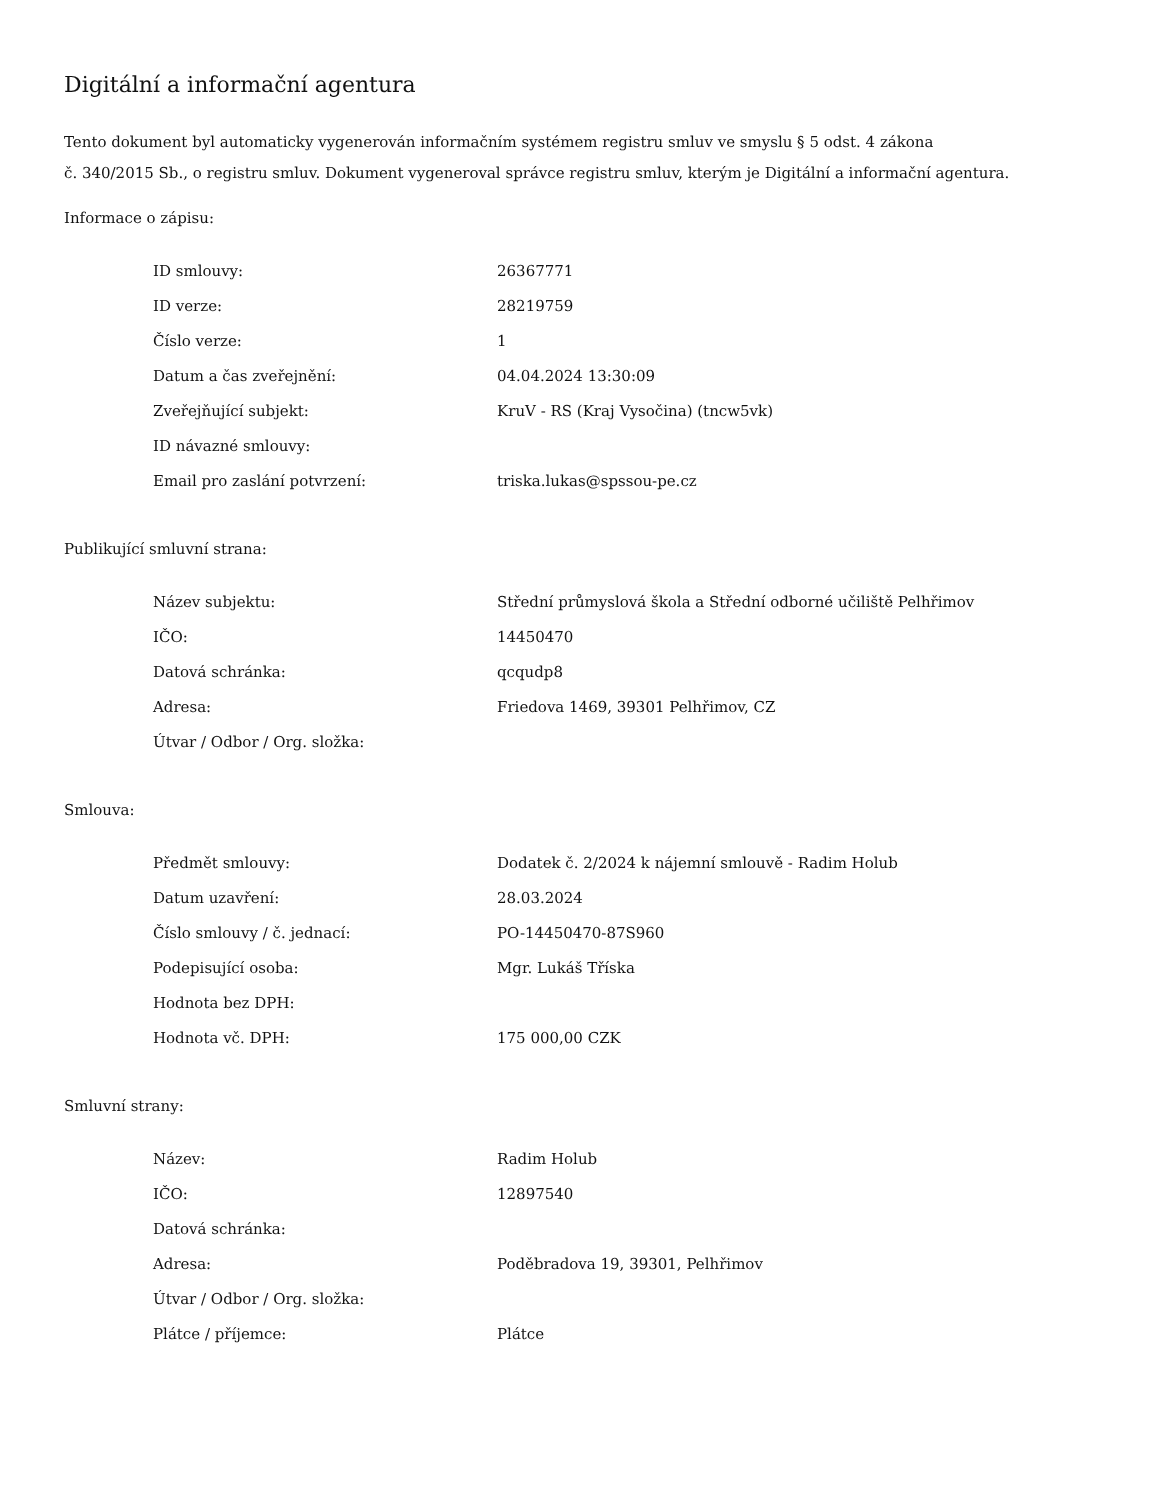Digitální a informační agentura
Tento dokument byl automaticky vygenerován informačním systémem registru smluv ve smyslu § 5 odst. 4 zákona
č. 340/2015 Sb., o registru smluv. Dokument vygeneroval správce registru smluv, kterým je Digitální a informační agentura.
Informace o zápisu:
| ID smlouvy: | 26367771 |
| ID verze: | 28219759 |
| Číslo verze: | 1 |
| Datum a čas zveřejnění: | 04.04.2024 13:30:09 |
| Zveřejňující subjekt: | KruV - RS (Kraj Vysočina) (tncw5vk) |
| ID návazné smlouvy: | |
| Email pro zaslání potvrzení: | triska.lukas@spssou-pe.cz |
Publikující smluvní strana:
| Název subjektu: | Střední průmyslová škola a Střední odborné učiliště Pelhřimov |
| IČO: | 14450470 |
| Datová schránka: | qcqudp8 |
| Adresa: | Friedova 1469, 39301 Pelhřimov, CZ |
| Útvar / Odbor / Org. složka: | |
Smlouva:
| Předmět smlouvy: | Dodatek č. 2/2024 k nájemní smlouvě - Radim Holub |
| Datum uzavření: | 28.03.2024 |
| Číslo smlouvy / č. jednací: | PO-14450470-87S960 |
| Podepisující osoba: | Mgr. Lukáš Tříska |
| Hodnota bez DPH: | |
| Hodnota vč. DPH: | 175 000,00 CZK |
Smluvní strany:
| Název: | Radim Holub |
| IČO: | 12897540 |
| Datová schránka: | |
| Adresa: | Poděbradova 19, 39301, Pelhřimov |
| Útvar / Odbor / Org. složka: | |
| Plátce / příjemce: | Plátce |